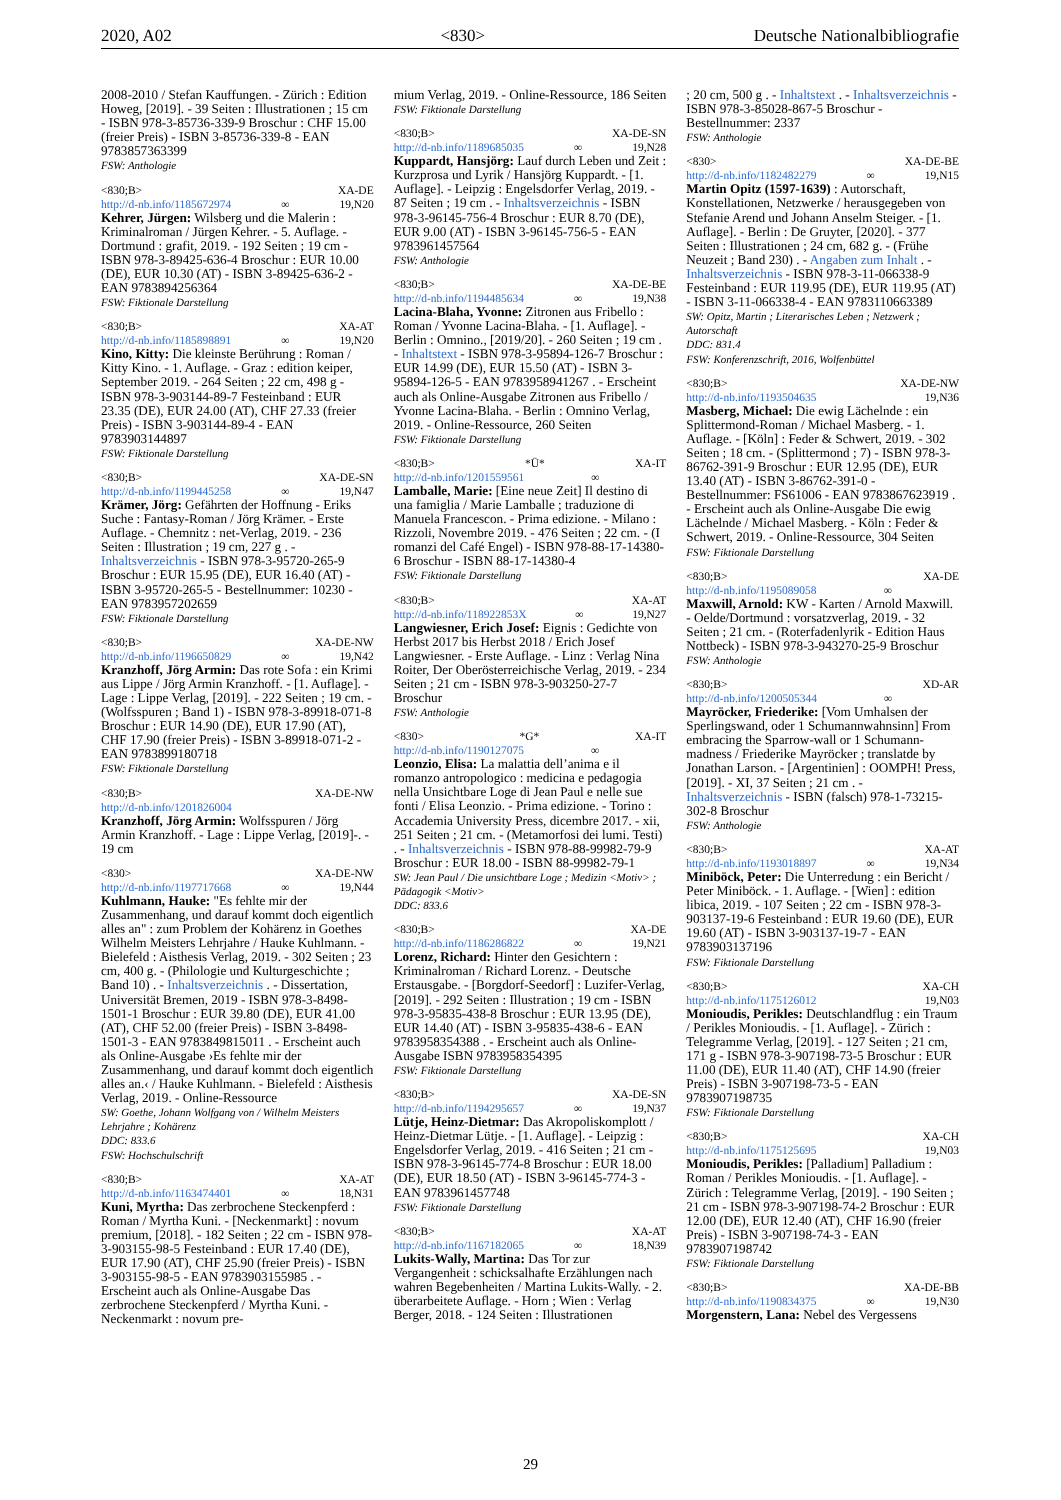2020, A02 <830> Deutsche Nationalbibliografie
2008-2010 / Stefan Kauffungen. - Zürich : Edition Howeg, [2019]. - 39 Seiten : Illustrationen ; 15 cm - ISBN 978-3-85736-339-9 Broschur : CHF 15.00 (freier Preis) - ISBN 3-85736-339-8 - EAN 9783857363399
FSW: Anthologie
<830;B> XA-DE
http://d-nb.info/1185672974 ∞ 19,N20
Kehrer, Jürgen: Wilsberg und die Malerin : Kriminalroman / Jürgen Kehrer. - 5. Auflage. - Dortmund : grafit, 2019. - 192 Seiten ; 19 cm - ISBN 978-3-89425-636-4 Broschur : EUR 10.00 (DE), EUR 10.30 (AT) - ISBN 3-89425-636-2 - EAN 9783894256364
FSW: Fiktionale Darstellung
<830;B> XA-AT
http://d-nb.info/1185898891 ∞ 19,N20
Kino, Kitty: Die kleinste Berührung : Roman / Kitty Kino. - 1. Auflage. - Graz : edition keiper, September 2019. - 264 Seiten ; 22 cm, 498 g - ISBN 978-3-903144-89-7 Festeinband : EUR 23.35 (DE), EUR 24.00 (AT), CHF 27.33 (freier Preis) - ISBN 3-903144-89-4 - EAN 9783903144897
FSW: Fiktionale Darstellung
<830;B> XA-DE-SN
http://d-nb.info/1199445258 ∞ 19,N47
Krämer, Jörg: Gefährten der Hoffnung - Eriks Suche : Fantasy-Roman / Jörg Krämer. - Erste Auflage. - Chemnitz : net-Verlag, 2019. - 236 Seiten : Illustration ; 19 cm, 227 g . - Inhaltsverzeichnis - ISBN 978-3-95720-265-9 Broschur : EUR 15.95 (DE), EUR 16.40 (AT) - ISBN 3-95720-265-5 - Bestellnummer: 10230 - EAN 9783957202659
FSW: Fiktionale Darstellung
<830;B> XA-DE-NW
http://d-nb.info/1196650829 ∞ 19,N42
Kranzhoff, Jörg Armin: Das rote Sofa : ein Krimi aus Lippe / Jörg Armin Kranzhoff. - [1. Auflage]. - Lage : Lippe Verlag, [2019]. - 222 Seiten ; 19 cm. - (Wolfsspuren ; Band 1) - ISBN 978-3-89918-071-8 Broschur : EUR 14.90 (DE), EUR 17.90 (AT), CHF 17.90 (freier Preis) - ISBN 3-89918-071-2 - EAN 9783899180718
FSW: Fiktionale Darstellung
<830;B> XA-DE-NW
http://d-nb.info/1201826004
Kranzhoff, Jörg Armin: Wolfsspuren / Jörg Armin Kranzhoff. - Lage : Lippe Verlag, [2019]-. - 19 cm
<830> XA-DE-NW
http://d-nb.info/1197717668 ∞ 19,N44
Kuhlmann, Hauke: "Es fehlte mir der Zusammenhang, und darauf kommt doch eigentlich alles an" : zum Problem der Kohärenz in Goethes Wilhelm Meisters Lehrjahre / Hauke Kuhlmann. - Bielefeld : Aisthesis Verlag, 2019. - 302 Seiten ; 23 cm, 400 g. - (Philologie und Kulturgeschichte ; Band 10) . - Inhaltsverzeichnis . - Dissertation, Universität Bremen, 2019 - ISBN 978-3-8498-1501-1 Broschur : EUR 39.80 (DE), EUR 41.00 (AT), CHF 52.00 (freier Preis) - ISBN 3-8498-1501-3 - EAN 9783849815011 . - Erscheint auch als Online-Ausgabe ›Es fehlte mir der Zusammenhang, und darauf kommt doch eigentlich alles an.‹ / Hauke Kuhlmann. - Bielefeld : Aisthesis Verlag, 2019. - Online-Ressource
SW: Goethe, Johann Wolfgang von / Wilhelm Meisters Lehrjahre ; Kohärenz
DDC: 833.6
FSW: Hochschulschrift
<830;B> XA-AT
http://d-nb.info/1163474401 ∞ 18,N31
Kuni, Myrtha: Das zerbrochene Steckenpferd : Roman / Myrtha Kuni. - [Neckenmarkt] : novum premium, [2018]. - 182 Seiten ; 22 cm - ISBN 978-3-903155-98-5 Festeinband : EUR 17.40 (DE), EUR 17.90 (AT), CHF 25.90 (freier Preis) - ISBN 3-903155-98-5 - EAN 9783903155985 . - Erscheint auch als Online-Ausgabe Das zerbrochene Steckenpferd / Myrtha Kuni. - Neckenmarkt : novum pre-
mium Verlag, 2019. - Online-Ressource, 186 Seiten
FSW: Fiktionale Darstellung
<830;B> XA-DE-SN
http://d-nb.info/1189685035 ∞ 19,N28
Kuppardt, Hansjörg: Lauf durch Leben und Zeit : Kurzprosa und Lyrik / Hansjörg Kuppardt. - [1. Auflage]. - Leipzig : Engelsdorfer Verlag, 2019. - 87 Seiten ; 19 cm . - Inhaltsverzeichnis - ISBN 978-3-96145-756-4 Broschur : EUR 8.70 (DE), EUR 9.00 (AT) - ISBN 3-96145-756-5 - EAN 9783961457564
FSW: Anthologie
<830;B> XA-DE-BE
http://d-nb.info/1194485634 ∞ 19,N38
Lacina-Blaha, Yvonne: Zitronen aus Fribello : Roman / Yvonne Lacina-Blaha. - [1. Auflage]. - Berlin : Omnino., [2019/20]. - 260 Seiten ; 19 cm . - Inhaltstext - ISBN 978-3-95894-126-7 Broschur : EUR 14.99 (DE), EUR 15.50 (AT) - ISBN 3-95894-126-5 - EAN 9783958941267 . - Erscheint auch als Online-Ausgabe Zitronen aus Fribello / Yvonne Lacina-Blaha. - Berlin : Omnino Verlag, 2019. - Online-Ressource, 260 Seiten
FSW: Fiktionale Darstellung
<830;B> *Ü* XA-IT
http://d-nb.info/1201559561 ∞
Lamballe, Marie: [Eine neue Zeit] Il destino di una famiglia / Marie Lamballe ; traduzione di Manuela Francescon. - Prima edizione. - Milano : Rizzoli, Novembre 2019. - 476 Seiten ; 22 cm. - (I romanzi del Café Engel) - ISBN 978-88-17-14380-6 Broschur - ISBN 88-17-14380-4
FSW: Fiktionale Darstellung
<830;B> XA-AT
http://d-nb.info/118922853X ∞ 19,N27
Langwiesner, Erich Josef: Eignis : Gedichte von Herbst 2017 bis Herbst 2018 / Erich Josef Langwiesner. - Erste Auflage. - Linz : Verlag Nina Roiter, Der Oberösterreichische Verlag, 2019. - 234 Seiten ; 21 cm - ISBN 978-3-903250-27-7 Broschur
FSW: Anthologie
<830> *G* XA-IT
http://d-nb.info/1190127075 ∞
Leonzio, Elisa: La malattia dell’anima e il romanzo antropologico : medicina e pedagogia nella Unsichtbare Loge di Jean Paul e nelle sue fonti / Elisa Leonzio. - Prima edizione. - Torino : Accademia University Press, dicembre 2017. - xii, 251 Seiten ; 21 cm. - (Metamorfosi dei lumi. Testi) . - Inhaltsverzeichnis - ISBN 978-88-99982-79-9 Broschur : EUR 18.00 - ISBN 88-99982-79-1
SW: Jean Paul / Die unsichtbare Loge ; Medizin <Motiv> ; Pädagogik <Motiv>
DDC: 833.6
<830;B> XA-DE
http://d-nb.info/1186286822 ∞ 19,N21
Lorenz, Richard: Hinter den Gesichtern : Kriminalroman / Richard Lorenz. - Deutsche Erstausgabe. - [Borgdorf-Seedorf] : Luzifer-Verlag, [2019]. - 292 Seiten : Illustration ; 19 cm - ISBN 978-3-95835-438-8 Broschur : EUR 13.95 (DE), EUR 14.40 (AT) - ISBN 3-95835-438-6 - EAN 9783958354388 . - Erscheint auch als Online-Ausgabe ISBN 9783958354395
FSW: Fiktionale Darstellung
<830;B> XA-DE-SN
http://d-nb.info/1194295657 ∞ 19,N37
Lütje, Heinz-Dietmar: Das Akropoliskomplott / Heinz-Dietmar Lütje. - [1. Auflage]. - Leipzig : Engelsdorfer Verlag, 2019. - 416 Seiten ; 21 cm - ISBN 978-3-96145-774-8 Broschur : EUR 18.00 (DE), EUR 18.50 (AT) - ISBN 3-96145-774-3 - EAN 9783961457748
FSW: Fiktionale Darstellung
<830;B> XA-AT
http://d-nb.info/1167182065 ∞ 18,N39
Lukits-Wally, Martina: Das Tor zur Vergangenheit : schicksalhafte Erzählungen nach wahren Begebenheiten / Martina Lukits-Wally. - 2. überarbeitete Auflage. - Horn ; Wien : Verlag Berger, 2018. - 124 Seiten : Illustrationen
; 20 cm, 500 g . - Inhaltstext . - Inhaltsverzeichnis - ISBN 978-3-85028-867-5 Broschur - Bestellnummer: 2337
FSW: Anthologie
<830> XA-DE-BE
http://d-nb.info/1182482279 ∞ 19,N15
Martin Opitz (1597-1639) : Autorschaft, Konstellationen, Netzwerke / herausgegeben von Stefanie Arend und Johann Anselm Steiger. - [1. Auflage]. - Berlin : De Gruyter, [2020]. - 377 Seiten : Illustrationen ; 24 cm, 682 g. - (Frühe Neuzeit ; Band 230) . - Angaben zum Inhalt . - Inhaltsverzeichnis - ISBN 978-3-11-066338-9 Festeinband : EUR 119.95 (DE), EUR 119.95 (AT) - ISBN 3-11-066338-4 - EAN 9783110663389
SW: Opitz, Martin ; Literarisches Leben ; Netzwerk ; Autorschaft
DDC: 831.4
FSW: Konferenzschrift, 2016, Wolfenbüttel
<830;B> XA-DE-NW
http://d-nb.info/1193504635 19,N36
Masberg, Michael: Die ewig Lächelnde : ein Splittermond-Roman / Michael Masberg. - 1. Auflage. - [Köln] : Feder & Schwert, 2019. - 302 Seiten ; 18 cm. - (Splittermond ; 7) - ISBN 978-3-86762-391-9 Broschur : EUR 12.95 (DE), EUR 13.40 (AT) - ISBN 3-86762-391-0 - Bestellnummer: FS61006 - EAN 9783867623919 . - Erscheint auch als Online-Ausgabe Die ewig Lächelnde / Michael Masberg. - Köln : Feder & Schwert, 2019. - Online-Ressource, 304 Seiten
FSW: Fiktionale Darstellung
<830;B> XA-DE
http://d-nb.info/1195089058 ∞
Maxwill, Arnold: KW - Karten / Arnold Maxwill. - Oelde/Dortmund : vorsatzverlag, 2019. - 32 Seiten ; 21 cm. - (Roterfadenlyrik - Edition Haus Nottbeck) - ISBN 978-3-943270-25-9 Broschur
FSW: Anthologie
<830;B> XD-AR
http://d-nb.info/1200505344 ∞
Mayröcker, Friederike: [Vom Umhalsen der Sperlingswand, oder 1 Schumannwahnsinn] From embracing the Sparrow-wall or 1 Schumann-madness / Friederike Mayröcker ; translatde by Jonathan Larson. - [Argentinien] : OOMPH! Press, [2019]. - XI, 37 Seiten ; 21 cm . - Inhaltsverzeichnis - ISBN (falsch) 978-1-73215-302-8 Broschur
FSW: Anthologie
<830;B> XA-AT
http://d-nb.info/1193018897 ∞ 19,N34
Miniböck, Peter: Die Unterredung : ein Bericht / Peter Miniböck. - 1. Auflage. - [Wien] : edition libica, 2019. - 107 Seiten ; 22 cm - ISBN 978-3-903137-19-6 Festeinband : EUR 19.60 (DE), EUR 19.60 (AT) - ISBN 3-903137-19-7 - EAN 9783903137196
FSW: Fiktionale Darstellung
<830;B> XA-CH
http://d-nb.info/1175126012 19,N03
Monioudis, Perikles: Deutschlandflug : ein Traum / Perikles Monioudis. - [1. Auflage]. - Zürich : Telegramme Verlag, [2019]. - 127 Seiten ; 21 cm, 171 g - ISBN 978-3-907198-73-5 Broschur : EUR 11.00 (DE), EUR 11.40 (AT), CHF 14.90 (freier Preis) - ISBN 3-907198-73-5 - EAN 9783907198735
FSW: Fiktionale Darstellung
<830;B> XA-CH
http://d-nb.info/1175125695 19,N03
Monioudis, Perikles: [Palladium] Palladium : Roman / Perikles Monioudis. - [1. Auflage]. - Zürich : Telegramme Verlag, [2019]. - 190 Seiten ; 21 cm - ISBN 978-3-907198-74-2 Broschur : EUR 12.00 (DE), EUR 12.40 (AT), CHF 16.90 (freier Preis) - ISBN 3-907198-74-3 - EAN 9783907198742
FSW: Fiktionale Darstellung
<830;B> XA-DE-BB
http://d-nb.info/1190834375 ∞ 19,N30
Morgenstern, Lana: Nebel des Vergessens
29